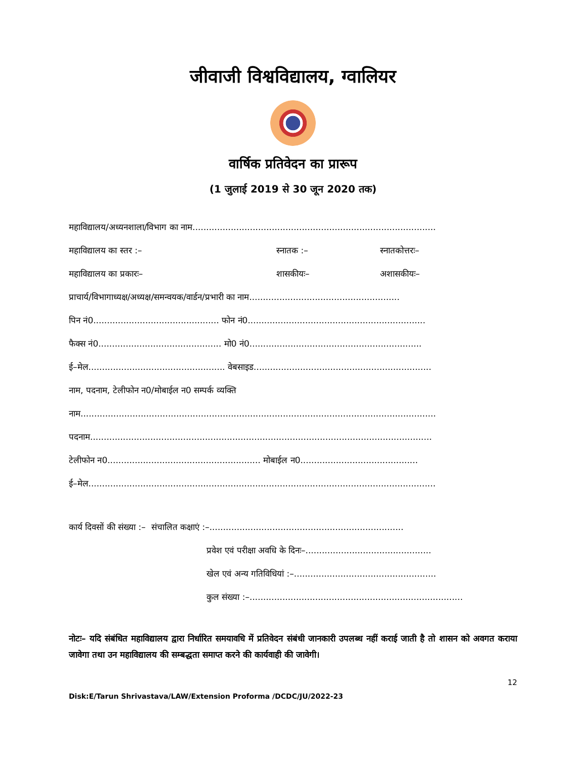जीवाजी विश्वविद्यालय, ग्वालियर
वार्षिक प्रतिवेदन का प्रारूप
(1 जुलाई 2019 से 30 जून 2020 तक)
महाविद्यालय/अध्यनशाला/विभाग का नाम.........................................................................................
महाविद्यालय का स्तर :– स्नातक :– स्नातकोत्तरः–
महाविद्यालय का प्रकारः– शासकीयः– अशासकीयः–
प्राचार्य/विभागाध्यक्ष/अध्यक्ष/समन्वयक/वार्डन/प्रभारी का नाम.......................................................
पिन नं0.............................................. फोन नं0.................................................................
फैक्स नं0............................................. मो0 नं0...............................................................
ई–मेल.................................................. वेबसाइड.................................................................
नाम, पदनाम, टेलीफोन न0/मोबाईल न0 सम्पर्क व्यक्ति
नाम..................................................................................................................................
पदनाम.............................................................................................................................
टेलीफोन न0........................................................ मोबाईल न0...........................................
ई–मेल...............................................................................................................................
कार्य दिवसों की संख्या :– संचालित कक्षाएं :–.......................................................................
प्रवेश एवं परीक्षा अवधि के दिनः–..............................................
खेल एवं अन्य गतिविधियां :–....................................................
कुल संख्या :–..............................................................................
नोटः– यदि संबंधित महाविद्यालय द्वारा निर्धारित समयावधि में प्रतिवेदन संबंधी जानकारी उपलब्ध नहीं कराई जाती है तो शासन को अवगत कराया जावेगा तथा उन महाविद्यालय की सम्बद्धता समाप्त करने की कार्यवाही की जावेगी।
12
Disk:E/Tarun Shrivastava/LAW/Extension Proforma /DCDC/JU/2022-23